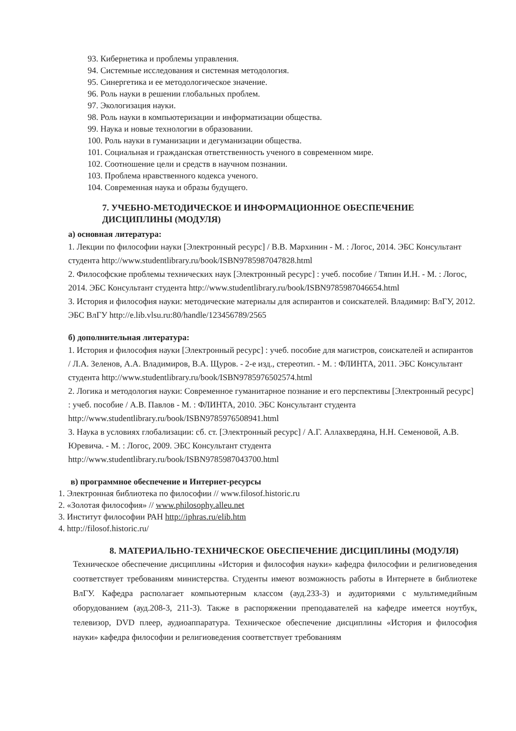93. Кибернетика и проблемы управления.
94. Системные исследования и системная методология.
95. Синергетика и ее методологическое значение.
96. Роль науки в решении глобальных проблем.
97. Экологизация науки.
98. Роль науки в компьютеризации и информатизации общества.
99. Наука и новые технологии в образовании.
100. Роль науки в гуманизации и дегуманизации общества.
101. Социальная и гражданская ответственность ученого в современном мире.
102. Соотношение цели и средств в научном познании.
103. Проблема нравственного кодекса ученого.
104. Современная наука и образы будущего.
7. УЧЕБНО-МЕТОДИЧЕСКОЕ И ИНФОРМАЦИОННОЕ ОБЕСПЕЧЕНИЕ ДИСЦИПЛИНЫ (МОДУЛЯ)
а) основная литература:
1. Лекции по философии науки [Электронный ресурс] / В.В. Мархинин - М. : Логос, 2014. ЭБС Консультант студента http://www.studentlibrary.ru/book/ISBN9785987047828.html
2. Философские проблемы технических наук [Электронный ресурс] : учеб. пособие / Тяпин И.Н. - М. : Логос, 2014. ЭБС Консультант студента http://www.studentlibrary.ru/book/ISBN9785987046654.html
3. История и философия науки: методические материалы для аспирантов и соискателей. Владимир: ВлГУ, 2012. ЭБС ВлГУ http://e.lib.vlsu.ru:80/handle/123456789/2565
б) дополнительная литература:
1. История и философия науки [Электронный ресурс] : учеб. пособие для магистров, соискателей и аспирантов / Л.А. Зеленов, А.А. Владимиров, В.А. Щуров. - 2-е изд., стереотип. - М. : ФЛИНТА, 2011. ЭБС Консультант студента http://www.studentlibrary.ru/book/ISBN9785976502574.html
2. Логика и методология науки: Современное гуманитарное познание и его перспективы [Электронный ресурс] : учеб. пособие / А.В. Павлов - М. : ФЛИНТА, 2010. ЭБС Консультант студента http://www.studentlibrary.ru/book/ISBN9785976508941.html
3. Наука в условиях глобализации: сб. ст. [Электронный ресурс] / А.Г. Аллахвердяна, Н.Н. Семеновой, А.В. Юревича. - М. : Логос, 2009. ЭБС Консультант студента http://www.studentlibrary.ru/book/ISBN9785987043700.html
в) программное обеспечение и Интернет-ресурсы
1. Электронная библиотека по философии // www.filosof.historic.ru
2. «Золотая философия» // www.philosophy.alleu.net
3. Институт философии РАН http://iphras.ru/elib.htm
4. http://filosof.historic.ru/
8. МАТЕРИАЛЬНО-ТЕХНИЧЕСКОЕ ОБЕСПЕЧЕНИЕ ДИСЦИПЛИНЫ (МОДУЛЯ)
Техническое обеспечение дисциплины «История и философия науки» кафедра философии и религиоведения соответствует требованиям министерства. Студенты имеют возможность работы в Интернете в библиотеке ВлГУ. Кафедра располагает компьютерным классом (ауд.233-3) и аудиториями с мультимедийным оборудованием (ауд.208-3, 211-3). Также в распоряжении преподавателей на кафедре имеется ноутбук, телевизор, DVD плеер, аудиоаппаратура. Техническое обеспечение дисциплины «История и философия науки» кафедра философии и религиоведения соответствует требованиям